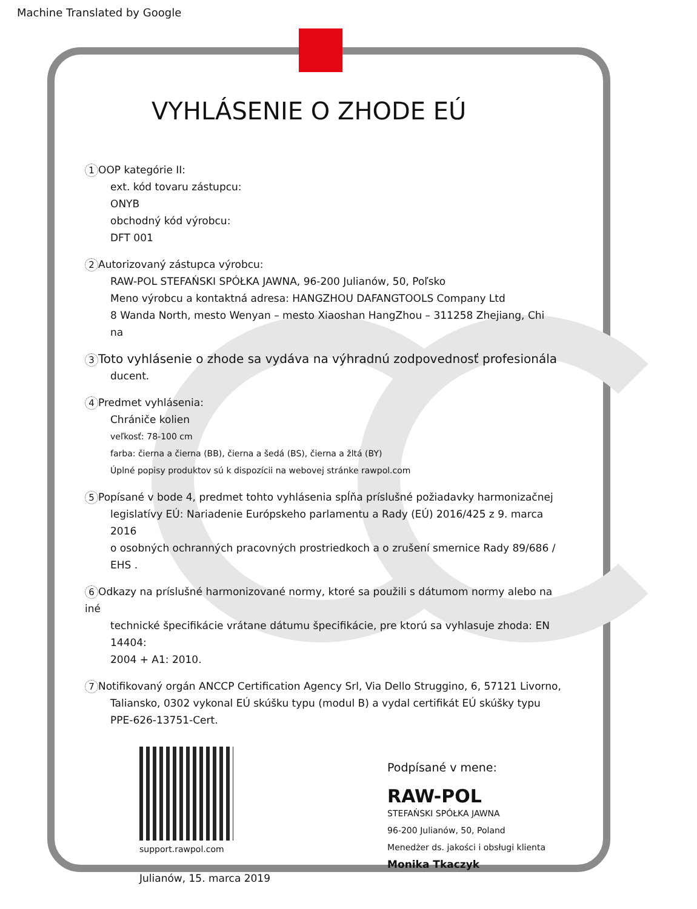Machine Translated by Google
VYHLÁSENIE O ZHODE EÚ
1 OOP kategórie II:
ext. kód tovaru zástupcu:
ONYB
obchodný kód výrobcu:
DFT 001
2 Autorizovaný zástupca výrobcu:
RAW-POL STEFAŃSKI SPÓŁKA JAWNA, 96-200 Julianów, 50, Poľsko
Meno výrobcu a kontaktná adresa: HANGZHOU DAFANGTOOLS Company Ltd
8 Wanda North, mesto Wenyan – mesto Xiaoshan HangZhou – 311258 Zhejiang, Chi
na
3 Toto vyhlásenie o zhode sa vydáva na výhradnú zodpovednosť profesionála
ducent.
4 Predmet vyhlásenia:
Chrániče kolien
veľkosť: 78-100 cm
farba: čierna a čierna (BB), čierna a šedá (BS), čierna a žltá (BY)
Úplné popisy produktov sú k dispozícii na webovej stránke rawpol.com
5 Popísané v bode 4, predmet tohto vyhlásenia spĺňa príslušné požiadavky harmonizačnej
legislatívy EÚ: Nariadenie Európskeho parlamentu a Rady (EÚ) 2016/425 z 9. marca 2016
o osobných ochranných pracovných prostriedkoch a o zrušení smernice Rady 89/686 /
EHS .
6 Odkazy na príslušné harmonizované normy, ktoré sa použili s dátumom normy alebo na iné
technické špecifikácie vrátane dátumu špecifikácie, pre ktorú sa vyhlasuje zhoda: EN 14404:
2004 + A1: 2010.
7 Notifikovaný orgán ANCCP Certification Agency Srl, Via Dello Struggino, 6, 57121 Livorno,
Taliansko, 0302 vykonal EÚ skúšku typu (modul B) a vydal certifikát EÚ skúšky typu
PPE-626-13751-Cert.
support.rawpol.com
Julianów, 15. marca 2019
Podpísané v mene:
RAW-POL
STEFAŃSKI SPÓŁKA JAWNA
96-200 Julianów, 50, Poland
Menedżer ds. jakości i obsługi klienta
Monika Tkaczyk